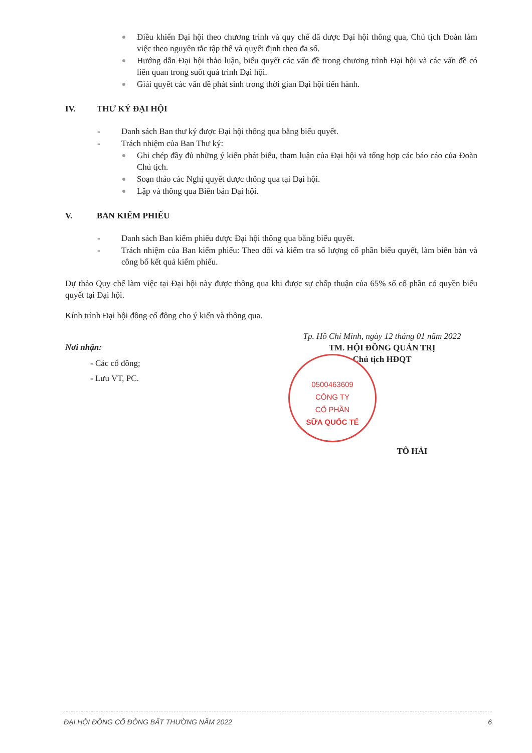Điều khiển Đại hội theo chương trình và quy chế đã được Đại hội thông qua, Chủ tịch Đoàn làm việc theo nguyên tắc tập thể và quyết định theo đa số.
Hướng dẫn Đại hội thảo luận, biểu quyết các vấn đề trong chương trình Đại hội và các vấn đề có liên quan trong suốt quá trình Đại hội.
Giải quyết các vấn đề phát sinh trong thời gian Đại hội tiến hành.
IV. THƯ KÝ ĐẠI HỘI
- Danh sách Ban thư ký được Đại hội thông qua bằng biểu quyết.
- Trách nhiệm của Ban Thư ký:
Ghi chép đầy đủ những ý kiến phát biểu, tham luận của Đại hội và tổng hợp các báo cáo của Đoàn Chủ tịch.
Soạn thảo các Nghị quyết được thông qua tại Đại hội.
Lập và thông qua Biên bản Đại hội.
V. BAN KIỂM PHIẾU
- Danh sách Ban kiểm phiếu được Đại hội thông qua bằng biểu quyết.
- Trách nhiệm của Ban kiểm phiếu: Theo dõi và kiểm tra số lượng cổ phần biểu quyết, làm biên bản và công bố kết quả kiểm phiếu.
Dự thảo Quy chế làm việc tại Đại hội này được thông qua khi được sự chấp thuận của 65% số cổ phần có quyền biểu quyết tại Đại hội.
Kính trình Đại hội đồng cổ đông cho ý kiến và thông qua.
Nơi nhận:
- Các cổ đông;
- Lưu VT, PC.
Tp. Hồ Chí Minh, ngày 12 tháng 01 năm 2022
TM. HỘI ĐỒNG QUẢN TRỊ
Chủ tịch HĐQT
TÔ HẢI
0500463609
CÔNG TY
CỔ PHẦN
SỮA QUỐC TẾ
ĐẠI HỘI ĐỒNG CỔ ĐÔNG BẤT THƯỜNG NĂM 2022 6